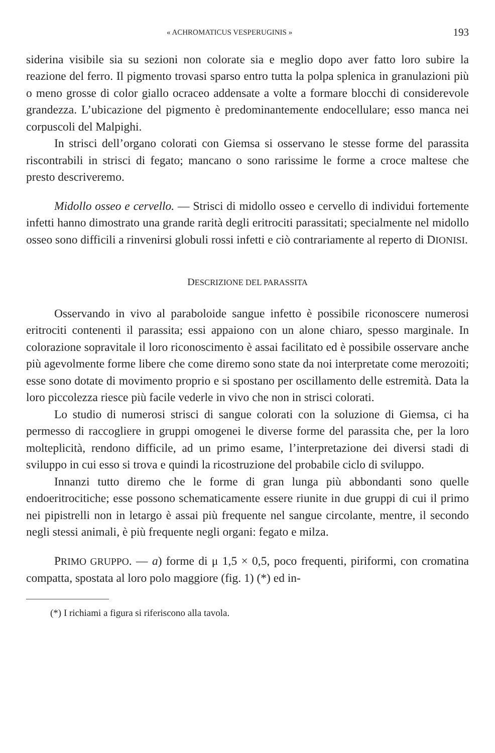« ACHROMATICUS VESPERUGINIS » 193
siderina visibile sia su sezioni non colorate sia e meglio dopo aver fatto loro subire la reazione del ferro. Il pigmento trovasi sparso entro tutta la polpa splenica in granulazioni più o meno grosse di color giallo ocraceo addensate a volte a formare blocchi di considerevole grandezza. L’ubicazione del pigmento è predominantemente endocellulare; esso manca nei corpuscoli del Malpighi.
In strisci dell’organo colorati con Giemsa si osservano le stesse forme del parassita riscontrabili in strisci di fegato; mancano o sono rarissime le forme a croce maltese che presto descriveremo.
Midollo osseo e cervello. — Strisci di midollo osseo e cervello di individui fortemente infetti hanno dimostrato una grande rarità degli eritrociti parassitati; specialmente nel midollo osseo sono difficili a rinvenirsi globuli rossi infetti e ciò contrariamente al reperto di DIONISI.
DESCRIZIONE DEL PARASSITA
Osservando in vivo al paraboloide sangue infetto è possibile riconoscere numerosi eritrociti contenenti il parassita; essi appaiono con un alone chiaro, spesso marginale. In colorazione sopravitale il loro riconoscimento è assai facilitato ed è possibile osservare anche più agevolmente forme libere che come diremo sono state da noi interpretate come merozoiti; esse sono dotate di movimento proprio e si spostano per oscillamento delle estremità. Data la loro piccolezza riesce più facile vederle in vivo che non in strisci colorati.
Lo studio di numerosi strisci di sangue colorati con la soluzione di Giemsa, ci ha permesso di raccogliere in gruppi omogenei le diverse forme del parassita che, per la loro molteplicità, rendono difficile, ad un primo esame, l’interpretazione dei diversi stadi di sviluppo in cui esso si trova e quindi la ricostruzione del probabile ciclo di sviluppo.
Innanzi tutto diremo che le forme di gran lunga più abbondanti sono quelle endoeritrocitiche; esse possono schematicamente essere riunite in due gruppi di cui il primo nei pipistrelli non in letargo è assai più frequente nel sangue circolante, mentre, il secondo negli stessi animali, è più frequente negli organi: fegato e milza.
PRIMO GRUPPO. — a) forme di μ 1,5 × 0,5, poco frequenti, piriformi, con cromatina compatta, spostata al loro polo maggiore (fig. 1) (*) ed in-
(*) I richiami a figura si riferiscono alla tavola.